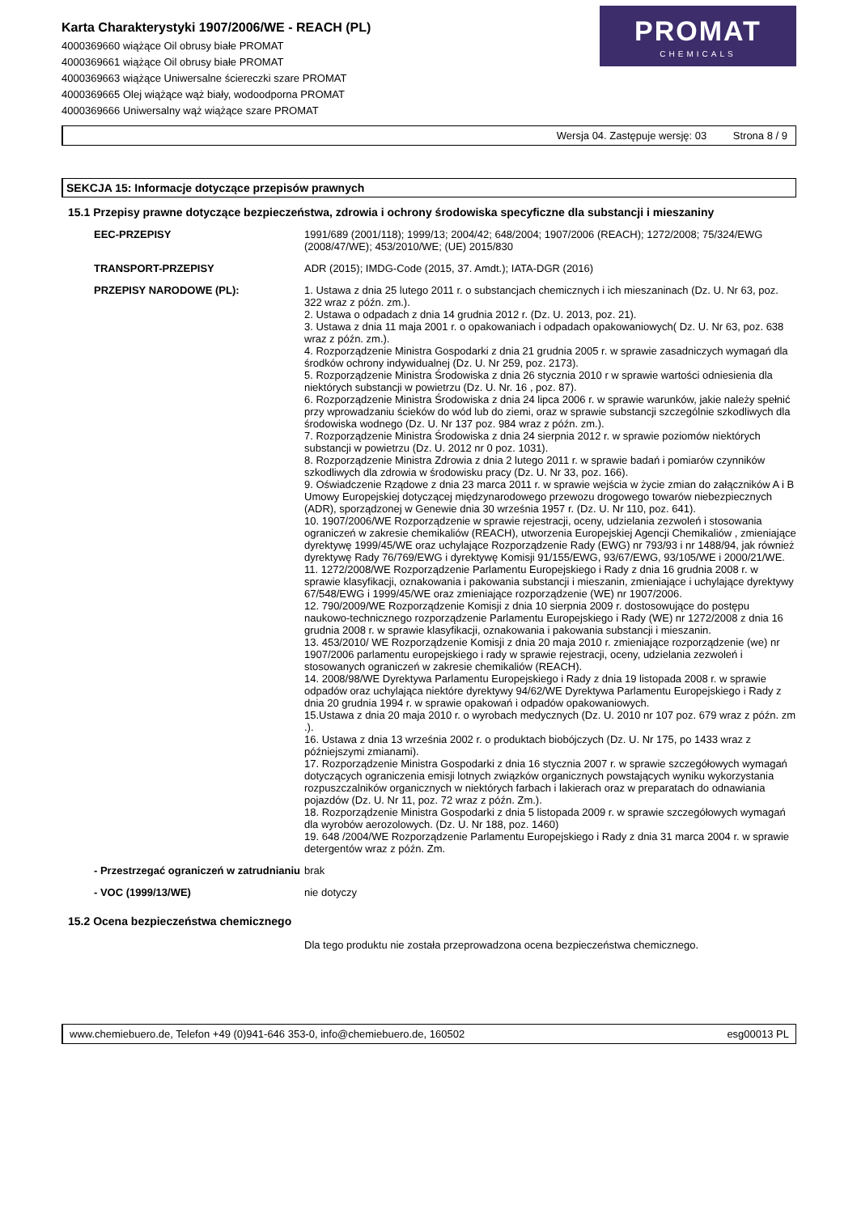Karta Charakterystyki 1907/2006/WE - REACH (PL)
4000369660 wiążące Oil obrusy białe PROMAT
4000369661 wiążące Oil obrusy białe PROMAT
4000369663 wiążące Uniwersalne ściereczki szare PROMAT
4000369665 Olej wiążące wąż biały, wodoodporna PROMAT
4000369666 Uniwersalny wąż wiążące szare PROMAT
PROMAT
CHEMICALS
Wersja 04. Zastępuje wersję: 03 Strona 8 / 9
SEKCJA 15: Informacje dotyczące przepisów prawnych
15.1 Przepisy prawne dotyczące bezpieczeństwa, zdrowia i ochrony środowiska specyficzne dla substancji i mieszaniny
EEC-PRZEPISY
1991/689 (2001/118); 1999/13; 2004/42; 648/2004; 1907/2006 (REACH); 1272/2008; 75/324/EWG (2008/47/WE); 453/2010/WE; (UE) 2015/830
TRANSPORT-PRZEPISY
ADR (2015); IMDG-Code (2015, 37. Amdt.); IATA-DGR (2016)
PRZEPISY NARODOWE (PL):
1. Ustawa z dnia 25 lutego 2011 r. o substancjach chemicznych i ich mieszaninach (Dz. U. Nr 63, poz. 322 wraz z późn. zm.).
2. Ustawa o odpadach z dnia 14 grudnia 2012 r. (Dz. U. 2013, poz. 21).
3. Ustawa z dnia 11 maja 2001 r. o opakowaniach i odpadach opakowaniowych( Dz. U. Nr 63, poz. 638 wraz z późn. zm.).
4. Rozporządzenie Ministra Gospodarki z dnia 21 grudnia 2005 r. w sprawie zasadniczych wymagań dla środków ochrony indywidualnej (Dz. U. Nr 259, poz. 2173).
5. Rozporządzenie Ministra Środowiska z dnia 26 stycznia 2010 r w sprawie wartości odniesienia dla niektórych substancji w powietrzu (Dz. U. Nr. 16 , poz. 87).
6. Rozporządzenie Ministra Środowiska z dnia 24 lipca 2006 r. w sprawie warunków, jakie należy spełnić przy wprowadzaniu ścieków do wód lub do ziemi, oraz w sprawie substancji szczególnie szkodliwych dla środowiska wodnego (Dz. U. Nr 137 poz. 984 wraz z późn. zm.).
7. Rozporządzenie Ministra Środowiska z dnia 24 sierpnia 2012 r. w sprawie poziomów niektórych substancji w powietrzu (Dz. U. 2012 nr 0 poz. 1031).
8. Rozporządzenie Ministra Zdrowia z dnia 2 lutego 2011 r. w sprawie badań i pomiarów czynników szkodliwych dla zdrowia w środowisku pracy (Dz. U. Nr 33, poz. 166).
9. Oświadczenie Rządowe z dnia 23 marca 2011 r. w sprawie wejścia w życie zmian do załączników A i B Umowy Europejskiej dotyczącej międzynarodowego przewozu drogowego towarów niebezpiecznych (ADR), sporządzonej w Genewie dnia 30 września 1957 r. (Dz. U. Nr 110, poz. 641).
10. 1907/2006/WE Rozporządzenie w sprawie rejestracji, oceny, udzielania zezwoleń i stosowania ograniczeń w zakresie chemikaliów (REACH), utworzenia Europejskiej Agencji Chemikaliów , zmieniające dyrektywę 1999/45/WE oraz uchylające Rozporządzenie Rady (EWG) nr 793/93 i nr 1488/94, jak również dyrektywę Rady 76/769/EWG i dyrektywę Komisji 91/155/EWG, 93/67/EWG, 93/105/WE i 2000/21/WE.
11. 1272/2008/WE Rozporządzenie Parlamentu Europejskiego i Rady z dnia 16 grudnia 2008 r. w sprawie klasyfikacji, oznakowania i pakowania substancji i mieszanin, zmieniające i uchylające dyrektywy 67/548/EWG i 1999/45/WE oraz zmieniające rozporządzenie (WE) nr 1907/2006.
12. 790/2009/WE Rozporządzenie Komisji z dnia 10 sierpnia 2009 r. dostosowujące do postępu naukowo-technicznego rozporządzenie Parlamentu Europejskiego i Rady (WE) nr 1272/2008 z dnia 16 grudnia 2008 r. w sprawie klasyfikacji, oznakowania i pakowania substancji i mieszanin.
13. 453/2010/ WE Rozporządzenie Komisji z dnia 20 maja 2010 r. zmieniające rozporządzenie (we) nr 1907/2006 parlamentu europejskiego i rady w sprawie rejestracji, oceny, udzielania zezwoleń i stosowanych ograniczeń w zakresie chemikaliów (REACH).
14. 2008/98/WE Dyrektywa Parlamentu Europejskiego i Rady z dnia 19 listopada 2008 r. w sprawie odpadów oraz uchylająca niektóre dyrektywy 94/62/WE Dyrektywa Parlamentu Europejskiego i Rady z dnia 20 grudnia 1994 r. w sprawie opakowań i odpadów opakowaniowych.
15.Ustawa z dnia 20 maja 2010 r. o wyrobach medycznych (Dz. U. 2010 nr 107 poz. 679 wraz z późn. zm .).
16. Ustawa z dnia 13 września 2002 r. o produktach biobójczych (Dz. U. Nr 175, po 1433 wraz z późniejszymi zmianami).
17. Rozporządzenie Ministra Gospodarki z dnia 16 stycznia 2007 r. w sprawie szczegółowych wymagań dotyczących ograniczenia emisji lotnych związków organicznych powstających wyniku wykorzystania rozpuszczalników organicznych w niektórych farbach i lakierach oraz w preparatach do odnawiania pojazdów (Dz. U. Nr 11, poz. 72 wraz z późn. Zm.).
18. Rozporządzenie Ministra Gospodarki z dnia 5 listopada 2009 r. w sprawie szczegółowych wymagań dla wyrobów aerozolowych. (Dz. U. Nr 188, poz. 1460)
19. 648 /2004/WE Rozporządzenie Parlamentu Europejskiego i Rady z dnia 31 marca 2004 r. w sprawie detergentów wraz z późn. Zm.
- Przestrzegać ograniczeń w zatrudnianiu
brak
- VOC (1999/13/WE)
nie dotyczy
15.2 Ocena bezpieczeństwa chemicznego
Dla tego produktu nie została przeprowadzona ocena bezpieczeństwa chemicznego.
www.chemiebuero.de, Telefon +49 (0)941-646 353-0, info@chemiebuero.de, 160502 esg00013 PL